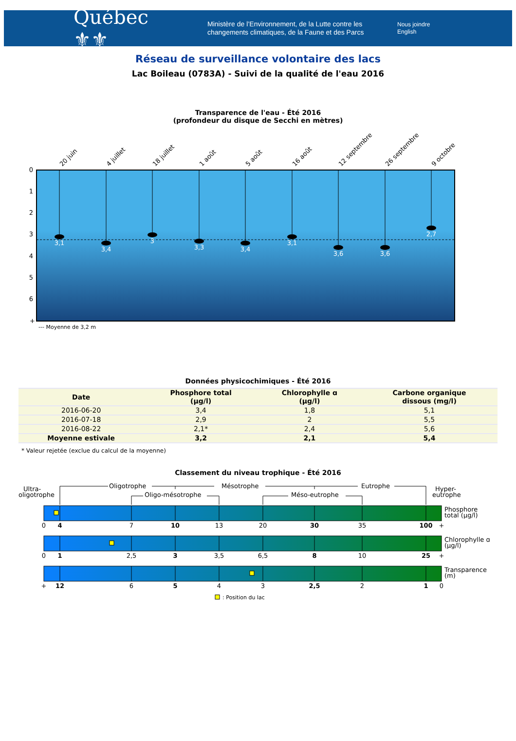Québec ⚜⚜
Ministère de l’Environnement, de la Lutte contre les changements climatiques, de la Faune et des Parcs
Nous joindre
English
Réseau de surveillance volontaire des lacs
Lac Boileau (0783A) - Suivi de la qualité de l'eau 2016
Transparence de l'eau - Été 2016
(profondeur du disque de Secchi en mètres)
0
1
2
3
4
5
6
+
20 juin
4 juillet
18 juillet
1 août
5 août
16 août
12 septembre
26 septembre
9 octobre
3,1
3,4
3
3,3
3,4
3,1
3,6
3,6
2,7
--- Moyenne de 3,2 m
Données physicochimiques - Été 2016
| Date | Phosphore total (µg/l) | Chlorophylle ɑ (µg/l) | Carbone organique dissous (mg/l) |
| --- | --- | --- | --- |
| 2016-06-20 | 3,4 | 1,8 | 5,1 |
| 2016-07-18 | 2,9 | 2 | 5,5 |
| 2016-08-22 | 2,1* | 2,4 | 5,6 |
| Moyenne estivale | 3,2 | 2,1 | 5,4 |
* Valeur rejetée (exclue du calcul de la moyenne)
Classement du niveau trophique - Été 2016
Ultra-
oligotrophe
Oligotrophe
Mésotrophe
Eutrophe
Oligo-mésotrophe
Méso-eutrophe
Hyper-
eutrophe
Phosphore
total (µg/l)
Chlorophylle ɑ
(µg/l)
Transparence
(m)
0
4
7
10
13
20
30
35
100
+
0
1
2,5
3
3,5
6,5
8
10
25
+
+
12
6
5
4
3
2,5
2
1
0
: Position du lac